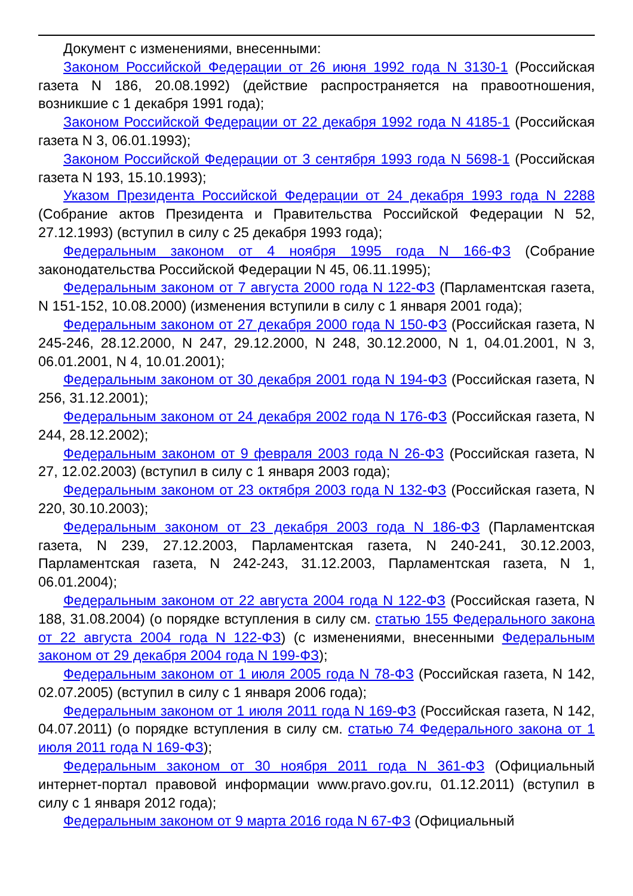Документ с изменениями, внесенными:
Законом Российской Федерации от 26 июня 1992 года N 3130-1 (Российская газета N 186, 20.08.1992) (действие распространяется на правоотношения, возникшие с 1 декабря 1991 года);
Законом Российской Федерации от 22 декабря 1992 года N 4185-1 (Российская газета N 3, 06.01.1993);
Законом Российской Федерации от 3 сентября 1993 года N 5698-1 (Российская газета N 193, 15.10.1993);
Указом Президента Российской Федерации от 24 декабря 1993 года N 2288 (Собрание актов Президента и Правительства Российской Федерации N 52, 27.12.1993) (вступил в силу с 25 декабря 1993 года);
Федеральным законом от 4 ноября 1995 года N 166-ФЗ (Собрание законодательства Российской Федерации N 45, 06.11.1995);
Федеральным законом от 7 августа 2000 года N 122-ФЗ (Парламентская газета, N 151-152, 10.08.2000) (изменения вступили в силу с 1 января 2001 года);
Федеральным законом от 27 декабря 2000 года N 150-ФЗ (Российская газета, N 245-246, 28.12.2000, N 247, 29.12.2000, N 248, 30.12.2000, N 1, 04.01.2001, N 3, 06.01.2001, N 4, 10.01.2001);
Федеральным законом от 30 декабря 2001 года N 194-ФЗ (Российская газета, N 256, 31.12.2001);
Федеральным законом от 24 декабря 2002 года N 176-ФЗ (Российская газета, N 244, 28.12.2002);
Федеральным законом от 9 февраля 2003 года N 26-ФЗ (Российская газета, N 27, 12.02.2003) (вступил в силу с 1 января 2003 года);
Федеральным законом от 23 октября 2003 года N 132-ФЗ (Российская газета, N 220, 30.10.2003);
Федеральным законом от 23 декабря 2003 года N 186-ФЗ (Парламентская газета, N 239, 27.12.2003, Парламентская газета, N 240-241, 30.12.2003, Парламентская газета, N 242-243, 31.12.2003, Парламентская газета, N 1, 06.01.2004);
Федеральным законом от 22 августа 2004 года N 122-ФЗ (Российская газета, N 188, 31.08.2004) (о порядке вступления в силу см. статью 155 Федерального закона от 22 августа 2004 года N 122-ФЗ) (с изменениями, внесенными Федеральным законом от 29 декабря 2004 года N 199-ФЗ);
Федеральным законом от 1 июля 2005 года N 78-ФЗ (Российская газета, N 142, 02.07.2005) (вступил в силу с 1 января 2006 года);
Федеральным законом от 1 июля 2011 года N 169-ФЗ (Российская газета, N 142, 04.07.2011) (о порядке вступления в силу см. статью 74 Федерального закона от 1 июля 2011 года N 169-ФЗ);
Федеральным законом от 30 ноября 2011 года N 361-ФЗ (Официальный интернет-портал правовой информации www.pravo.gov.ru, 01.12.2011) (вступил в силу с 1 января 2012 года);
Федеральным законом от 9 марта 2016 года N 67-ФЗ (Официальный